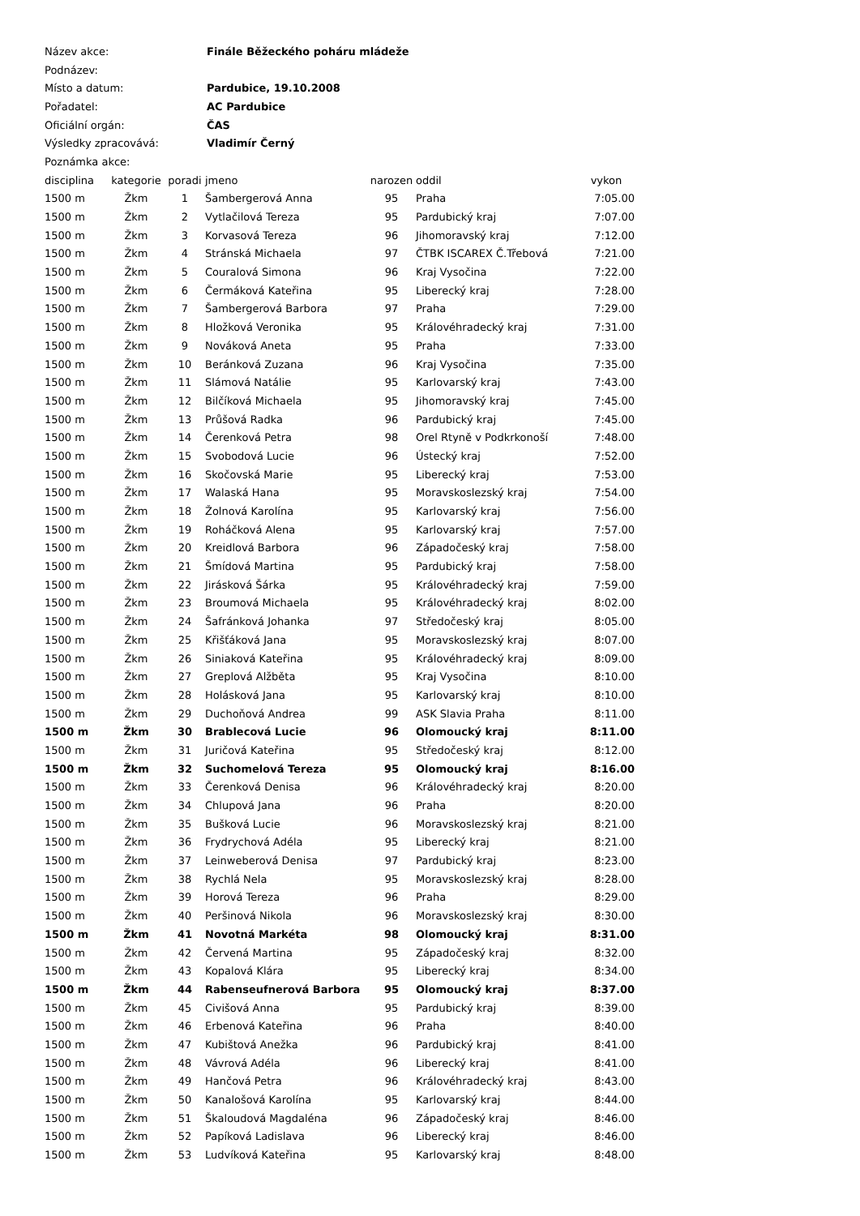| Název akce: | Finále Běžeckého poháru mládeže |
| Podnázev: | |
| Místo a datum: | Pardubice, 19.10.2008 |
| Pořadatel: | AC Pardubice |
| Oficiální orgán: | ČAS |
| Výsledky zpracovává: | Vladimír Černý |
| Poznámka akce: | |
| disciplina | kategorie | poradi | jmeno | narozen | oddil | vykon |
| --- | --- | --- | --- | --- | --- | --- |
| 1500 m | Žkm | 1 | Šambergerová Anna | 95 | Praha | 7:05.00 |
| 1500 m | Žkm | 2 | Vytlačilová Tereza | 95 | Pardubický kraj | 7:07.00 |
| 1500 m | Žkm | 3 | Korvasová Tereza | 96 | Jihomoravský kraj | 7:12.00 |
| 1500 m | Žkm | 4 | Stránská Michaela | 97 | ČTBK ISCAREX Č.Třebová | 7:21.00 |
| 1500 m | Žkm | 5 | Couralová Simona | 96 | Kraj Vysočina | 7:22.00 |
| 1500 m | Žkm | 6 | Čermáková Kateřina | 95 | Liberecký kraj | 7:28.00 |
| 1500 m | Žkm | 7 | Šambergerová Barbora | 97 | Praha | 7:29.00 |
| 1500 m | Žkm | 8 | Hložková Veronika | 95 | Královéhradecký kraj | 7:31.00 |
| 1500 m | Žkm | 9 | Nováková Aneta | 95 | Praha | 7:33.00 |
| 1500 m | Žkm | 10 | Beránková Zuzana | 96 | Kraj Vysočina | 7:35.00 |
| 1500 m | Žkm | 11 | Slámová Natálie | 95 | Karlovarský kraj | 7:43.00 |
| 1500 m | Žkm | 12 | Bilčíková Michaela | 95 | Jihomoravský kraj | 7:45.00 |
| 1500 m | Žkm | 13 | Průšová Radka | 96 | Pardubický kraj | 7:45.00 |
| 1500 m | Žkm | 14 | Čerenková Petra | 98 | Orel Rtyně v Podkrkonoší | 7:48.00 |
| 1500 m | Žkm | 15 | Svobodová Lucie | 96 | Ústecký kraj | 7:52.00 |
| 1500 m | Žkm | 16 | Skočovská Marie | 95 | Liberecký kraj | 7:53.00 |
| 1500 m | Žkm | 17 | Walaská Hana | 95 | Moravskoslezský kraj | 7:54.00 |
| 1500 m | Žkm | 18 | Žolnová Karolína | 95 | Karlovarský kraj | 7:56.00 |
| 1500 m | Žkm | 19 | Roháčková Alena | 95 | Karlovarský kraj | 7:57.00 |
| 1500 m | Žkm | 20 | Kreidlová Barbora | 96 | Západočeský kraj | 7:58.00 |
| 1500 m | Žkm | 21 | Šmídová Martina | 95 | Pardubický kraj | 7:58.00 |
| 1500 m | Žkm | 22 | Jirásková Šárka | 95 | Královéhradecký kraj | 7:59.00 |
| 1500 m | Žkm | 23 | Broumová Michaela | 95 | Královéhradecký kraj | 8:02.00 |
| 1500 m | Žkm | 24 | Šafránková Johanka | 97 | Středočeský kraj | 8:05.00 |
| 1500 m | Žkm | 25 | Křišťáková Jana | 95 | Moravskoslezský kraj | 8:07.00 |
| 1500 m | Žkm | 26 | Siniaková Kateřina | 95 | Královéhradecký kraj | 8:09.00 |
| 1500 m | Žkm | 27 | Greplová Alžběta | 95 | Kraj Vysočina | 8:10.00 |
| 1500 m | Žkm | 28 | Holásková Jana | 95 | Karlovarský kraj | 8:10.00 |
| 1500 m | Žkm | 29 | Duchoňová Andrea | 99 | ASK Slavia Praha | 8:11.00 |
| 1500 m | Žkm | 30 | Brablecová Lucie | 96 | Olomoucký kraj | 8:11.00 |
| 1500 m | Žkm | 31 | Juričová Kateřina | 95 | Středočeský kraj | 8:12.00 |
| 1500 m | Žkm | 32 | Suchomelová Tereza | 95 | Olomoucký kraj | 8:16.00 |
| 1500 m | Žkm | 33 | Čerenková Denisa | 96 | Královéhradecký kraj | 8:20.00 |
| 1500 m | Žkm | 34 | Chlupová Jana | 96 | Praha | 8:20.00 |
| 1500 m | Žkm | 35 | Bušková Lucie | 96 | Moravskoslezský kraj | 8:21.00 |
| 1500 m | Žkm | 36 | Frydrychová Adéla | 95 | Liberecký kraj | 8:21.00 |
| 1500 m | Žkm | 37 | Leinweberová Denisa | 97 | Pardubický kraj | 8:23.00 |
| 1500 m | Žkm | 38 | Rychlá Nela | 95 | Moravskoslezský kraj | 8:28.00 |
| 1500 m | Žkm | 39 | Horová Tereza | 96 | Praha | 8:29.00 |
| 1500 m | Žkm | 40 | Peršinová Nikola | 96 | Moravskoslezský kraj | 8:30.00 |
| 1500 m | Žkm | 41 | Novotná Markéta | 98 | Olomoucký kraj | 8:31.00 |
| 1500 m | Žkm | 42 | Červená Martina | 95 | Západočeský kraj | 8:32.00 |
| 1500 m | Žkm | 43 | Kopalová Klára | 95 | Liberecký kraj | 8:34.00 |
| 1500 m | Žkm | 44 | Rabenseufnerová Barbora | 95 | Olomoucký kraj | 8:37.00 |
| 1500 m | Žkm | 45 | Civišová Anna | 95 | Pardubický kraj | 8:39.00 |
| 1500 m | Žkm | 46 | Erbenová Kateřina | 96 | Praha | 8:40.00 |
| 1500 m | Žkm | 47 | Kubištová Anežka | 96 | Pardubický kraj | 8:41.00 |
| 1500 m | Žkm | 48 | Vávrová Adéla | 96 | Liberecký kraj | 8:41.00 |
| 1500 m | Žkm | 49 | Hančová Petra | 96 | Královéhradecký kraj | 8:43.00 |
| 1500 m | Žkm | 50 | Kanalošová Karolína | 95 | Karlovarský kraj | 8:44.00 |
| 1500 m | Žkm | 51 | Škaloudová Magdaléna | 96 | Západočeský kraj | 8:46.00 |
| 1500 m | Žkm | 52 | Papíková Ladislava | 96 | Liberecký kraj | 8:46.00 |
| 1500 m | Žkm | 53 | Ludvíková Kateřina | 95 | Karlovarský kraj | 8:48.00 |